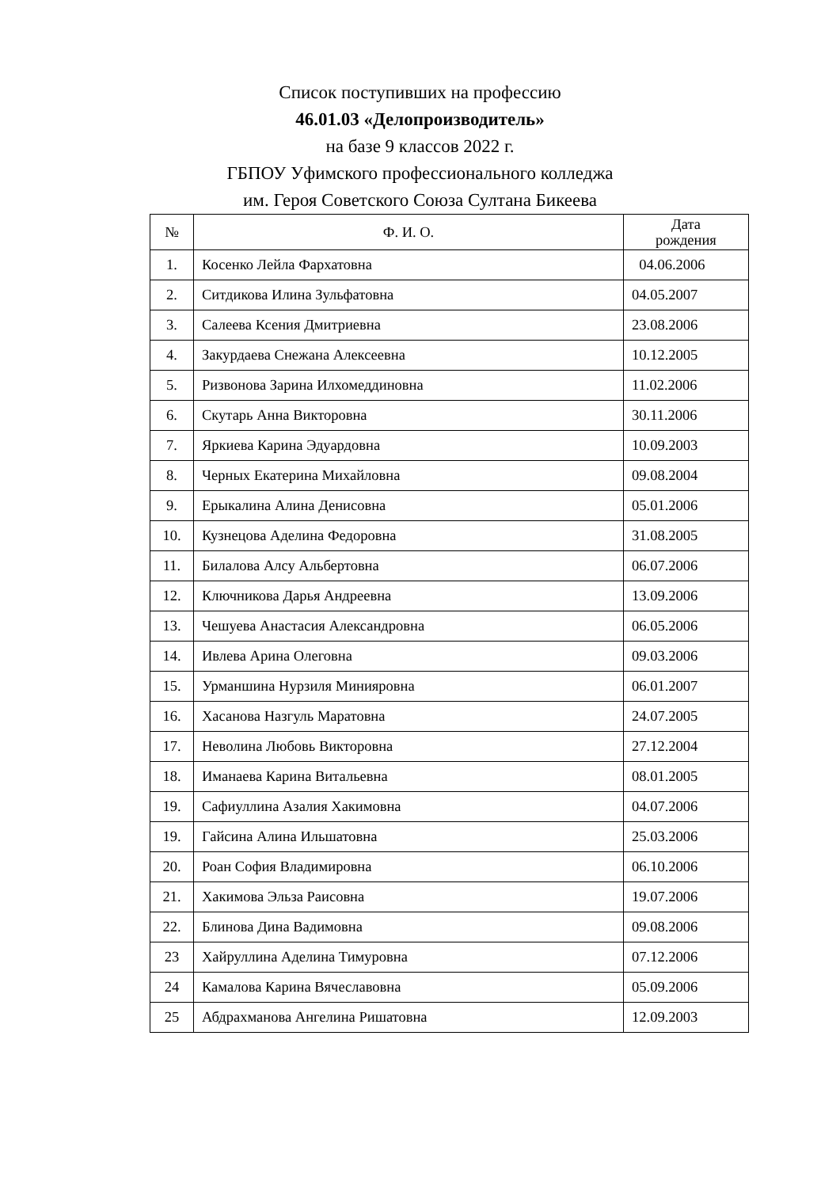Список поступивших на профессию
46.01.03 «Делопроизводитель»
на базе 9 классов 2022 г.
ГБПОУ Уфимского профессионального колледжа
им. Героя Советского Союза Султана Бикеева
| № | Ф. И. О. | Дата рождения |
| --- | --- | --- |
| 1. | Косенко Лейла Фархатовна | 04.06.2006 |
| 2. | Ситдикова Илина Зульфатовна | 04.05.2007 |
| 3. | Салеева Ксения Дмитриевна | 23.08.2006 |
| 4. | Закурдаева Снежана Алексеевна | 10.12.2005 |
| 5. | Ризвонова Зарина Илхомеддиновна | 11.02.2006 |
| 6. | Скутарь Анна Викторовна | 30.11.2006 |
| 7. | Яркиева Карина Эдуардовна | 10.09.2003 |
| 8. | Черных Екатерина Михайловна | 09.08.2004 |
| 9. | Ерыкалина Алина Денисовна | 05.01.2006 |
| 10. | Кузнецова Аделина Федоровна | 31.08.2005 |
| 11. | Билалова Алсу Альбертовна | 06.07.2006 |
| 12. | Ключникова Дарья Андреевна | 13.09.2006 |
| 13. | Чешуева Анастасия Александровна | 06.05.2006 |
| 14. | Ивлева Арина Олеговна | 09.03.2006 |
| 15. | Урманшина Нурзиля Минияровна | 06.01.2007 |
| 16. | Хасанова Назгуль Маратовна | 24.07.2005 |
| 17. | Неволина Любовь Викторовна | 27.12.2004 |
| 18. | Иманаева Карина Витальевна | 08.01.2005 |
| 19. | Сафиуллина Азалия Хакимовна | 04.07.2006 |
| 19. | Гайсина Алина Ильшатовна | 25.03.2006 |
| 20. | Роан София Владимировна | 06.10.2006 |
| 21. | Хакимова Эльза Раисовна | 19.07.2006 |
| 22. | Блинова Дина Вадимовна | 09.08.2006 |
| 23 | Хайруллина Аделина Тимуровна | 07.12.2006 |
| 24 | Камалова Карина Вячеславовна | 05.09.2006 |
| 25 | Абдрахманова Ангелина Ришатовна | 12.09.2003 |